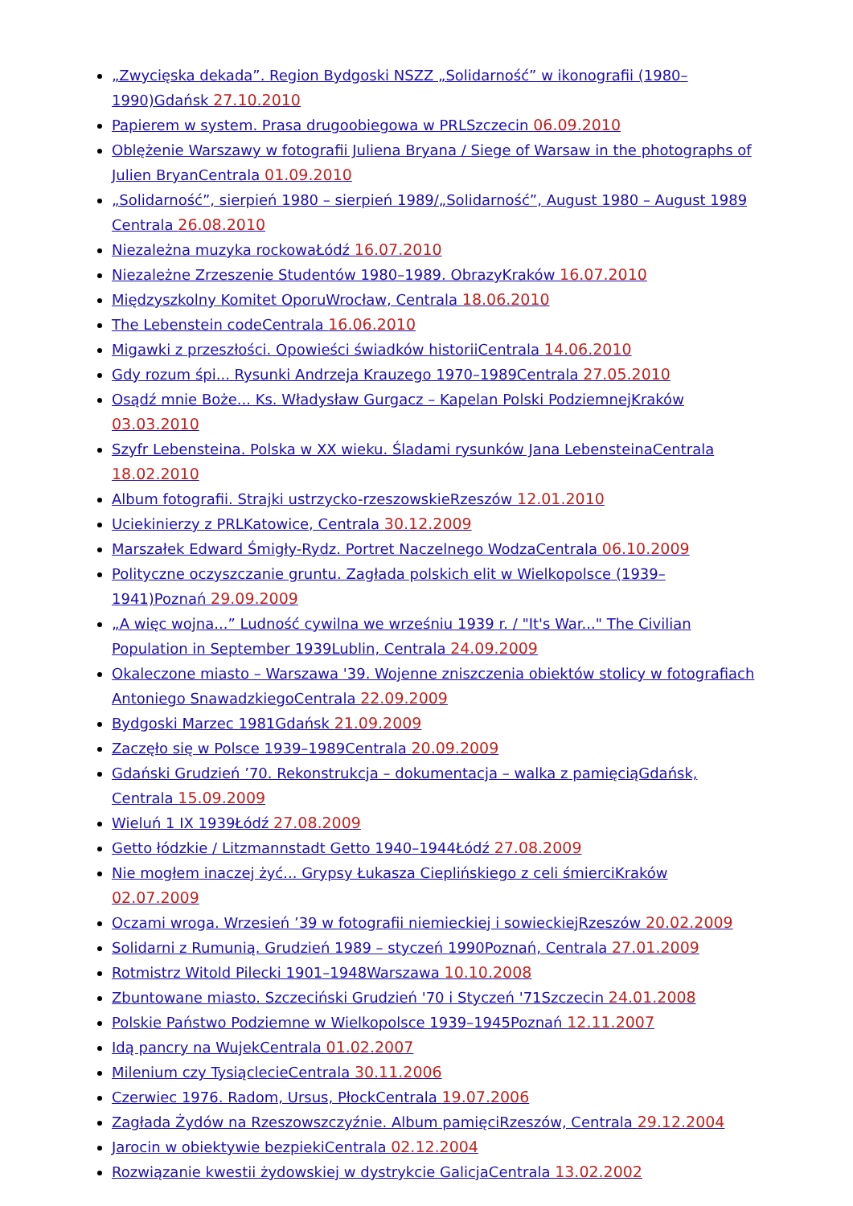„Zwycięska dekada”. Region Bydgoski NSZZ „Solidarność” w ikonografii (1980–1990)Gdańsk 27.10.2010
Papierem w system. Prasa drugoobiegowa w PRLSzczecin 06.09.2010
Oblężenie Warszawy w fotografii Juliena Bryana / Siege of Warsaw in the photographs of Julien BryanCentrala 01.09.2010
„Solidarność”, sierpień 1980 – sierpień 1989/„Solidarność”, August 1980 – August 1989 Centrala 26.08.2010
Niezależna muzyka rockowaŁódź 16.07.2010
Niezależne Zrzeszenie Studentów 1980–1989. ObrazyKraków 16.07.2010
Międzyszkolny Komitet OporuWrocław, Centrala 18.06.2010
The Lebenstein codeCentrala 16.06.2010
Migawki z przeszłości. Opowieści świadków historiiCentrala 14.06.2010
Gdy rozum śpi... Rysunki Andrzeja Krauzego 1970–1989Centrala 27.05.2010
Osądź mnie Boże... Ks. Władysław Gurgacz – Kapelan Polski PodziemnejKraków 03.03.2010
Szyfr Lebensteina. Polska w XX wieku. Śladami rysunków Jana LebensteinaCentrala 18.02.2010
Album fotografii. Strajki ustrzycko-rzeszowskieRzeszów 12.01.2010
Uciekinierzy z PRLKatowice, Centrala 30.12.2009
Marszałek Edward Śmigły-Rydz. Portret Naczelnego WodzaCentrala 06.10.2009
Polityczne oczyszczanie gruntu. Zagłada polskich elit w Wielkopolsce (1939–1941)Poznań 29.09.2009
„A więc wojna...” Ludność cywilna we wrześniu 1939 r. / "It's War..." The Civilian Population in September 1939Lublin, Centrala 24.09.2009
Okaleczone miasto – Warszawa '39. Wojenne zniszczenia obiektów stolicy w fotografiach Antoniego SnawadzkiegoCentrala 22.09.2009
Bydgoski Marzec 1981Gdańsk 21.09.2009
Zaczęło się w Polsce 1939–1989Centrala 20.09.2009
Gdański Grudzień ’70. Rekonstrukcja – dokumentacja – walka z pamięciąGdańsk, Centrala 15.09.2009
Wieluń 1 IX 1939Łódź 27.08.2009
Getto łódzkie / Litzmannstadt Getto 1940–1944Łódź 27.08.2009
Nie mogłem inaczej żyć... Grypsy Łukasza Cieplińskiego z celi śmierciKraków 02.07.2009
Oczami wroga. Wrzesień ’39 w fotografii niemieckiej i sowieckiejRzeszów 20.02.2009
Solidarni z Rumunią. Grudzień 1989 – styczeń 1990Poznań, Centrala 27.01.2009
Rotmistrz Witold Pilecki 1901–1948Warszawa 10.10.2008
Zbuntowane miasto. Szczeciński Grudzień '70 i Styczeń '71Szczecin 24.01.2008
Polskie Państwo Podziemne w Wielkopolsce 1939–1945Poznań 12.11.2007
Idą pancry na WujekCentrala 01.02.2007
Milenium czy TysiąclecieCentrala 30.11.2006
Czerwiec 1976. Radom, Ursus, PłockCentrala 19.07.2006
Zagłada Żydów na Rzeszowszczyźnie. Album pamięciRzeszów, Centrala 29.12.2004
Jarocin w obiektywie bezpiekiCentrala 02.12.2004
Rozwiązanie kwestii żydowskiej w dystrykcie GalicjaCentrala 13.02.2002